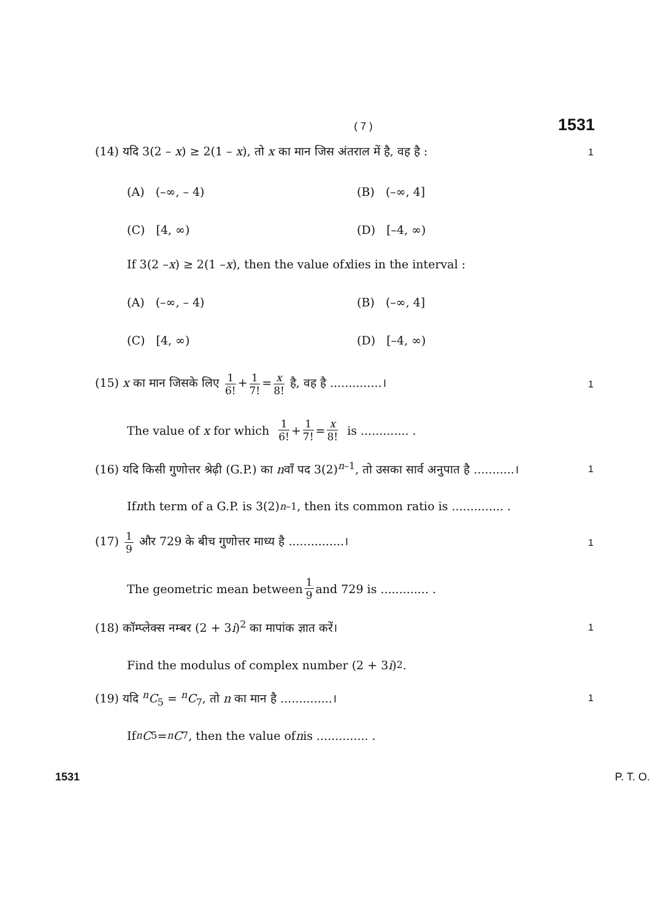( 7 ) 1531
(14) यदि 3(2 – x) ≥ 2(1 – x), तो x का मान जिस अंतराल में है, वह है : 1
(A) (–∞, – 4) (B) (–∞, 4]
(C) [4, ∞) (D) [–4, ∞)
If 3(2 – x) ≥ 2(1 – x), then the value of x lies in the interval :
(A) (–∞, – 4) (B) (–∞, 4]
(C) [4, ∞) (D) [–4, ∞)
(15) x का मान जिसके लिए 1 6! + 1 7! = x 8! है, वह है ..............। 1
The value of x for which 1 6! + 1 7! = x 8! is ............. .
(16) यदि किसी गुणोत्तर श्रेढ़ी (G.P.) का nवाँ पद 3(2)<sup>n–1</sup>, तो उसका सार्व अनुपात है ...........। 1
If n th term of a G.P. is 3(2)<sup>n–1</sup>, then its common ratio is .............. .
(17) 1 9 और 729 के बीच गुणोत्तर माध्य है ...............। 1
The geometric mean between 1 9 and 729 is ............. .
(18) कॉम्प्लेक्स नम्बर (2 + 3i)<sup>2</sup> का मापांक ज्ञात करें। 1
Find the modulus of complex number (2 + 3 i)<sup>2</sup>.
(19) यदि <sup>n</sup>C<sub>5</sub> = <sup>n</sup>C<sub>7</sub>, तो n का मान है ..............। 1
If <sup>n</sup> C<sub>5</sub> = <sup>n</sup> C<sub>7</sub>, then the value of n is .............. .
1531 P. T. O.